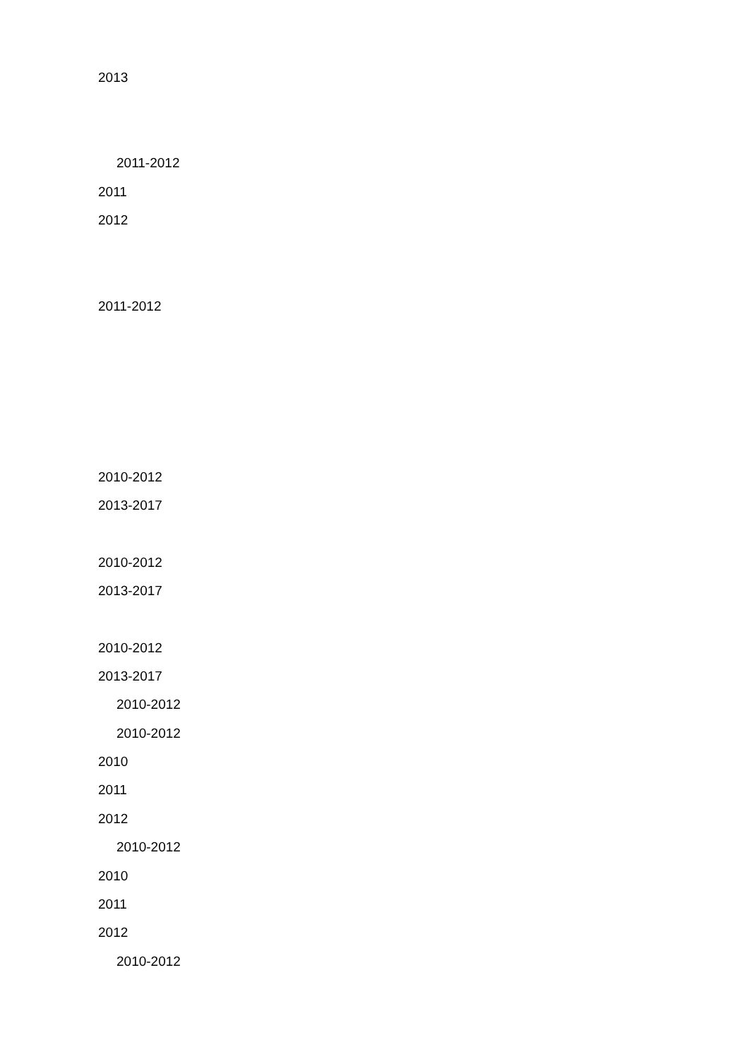2013
2011-2012
2011
2012
2011-2012
2010-2012
2013-2017
2010-2012
2013-2017
2010-2012
2013-2017
2010-2012
2010-2012
2010
2011
2012
2010-2012
2010
2011
2012
2010-2012